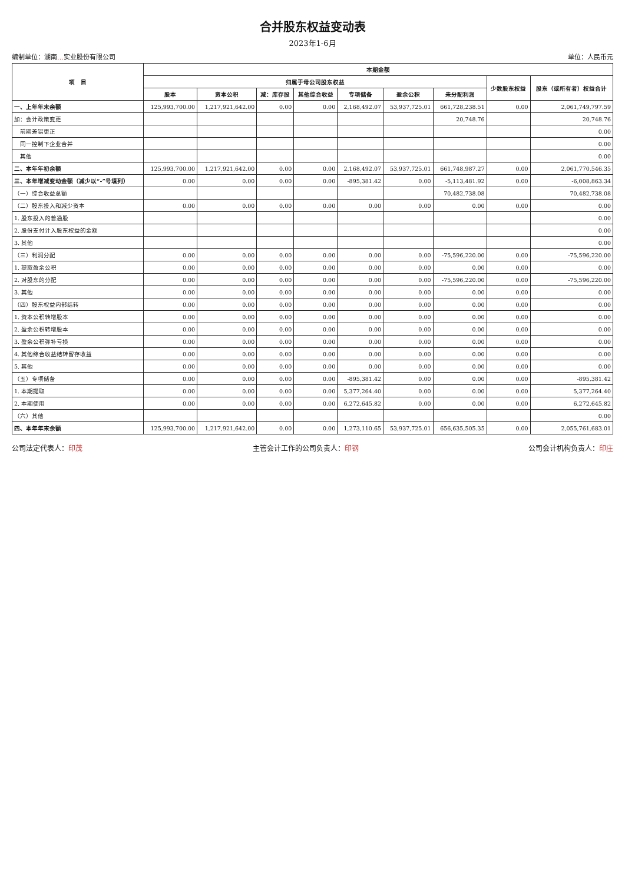合并股东权益变动表
2023年1-6月
编制单位：湖南…实业股份有限公司 单位：人民币元
| 项 目 | 本期金额 | | | | | | | | |
| --- | --- | --- | --- | --- | --- | --- | --- | --- | --- |
| | 归属于母公司股东权益 | | | | | | | 少数股东权益 | 股东（或所有者）权益合计 |
| | 股本 | 资本公积 | 减：库存股 | 其他综合收益 | 专项储备 | 盈余公积 | 未分配利润 | | |
| 一、上年年末余额 | 125,993,700.00 | 1,217,921,642.00 | 0.00 | 0.00 | 2,168,492.07 | 53,937,725.01 | 661,728,238.51 | 0.00 | 2,061,749,797.59 |
| 加：会计政策变更 | | | | | | | 20,748.76 | | 20,748.76 |
| 前期差错更正 | | | | | | | | | 0.00 |
| 同一控制下企业合并 | | | | | | | | | 0.00 |
| 其他 | | | | | | | | | 0.00 |
| 二、本年年初余额 | 125,993,700.00 | 1,217,921,642.00 | 0.00 | 0.00 | 2,168,492.07 | 53,937,725.01 | 661,748,987.27 | 0.00 | 2,061,770,546.35 |
| 三、本年增减变动金额（减少以“-”号填列） | 0.00 | 0.00 | 0.00 | 0.00 | -895,381.42 | 0.00 | -5,113,481.92 | 0.00 | -6,008,863.34 |
| （一）综合收益总额 | | | | | | | 70,482,738.08 | | 70,482,738.08 |
| （二）股东投入和减少资本 | 0.00 | 0.00 | 0.00 | 0.00 | 0.00 | 0.00 | 0.00 | 0.00 | 0.00 |
| 1. 股东投入的普通股 | | | | | | | | | 0.00 |
| 2. 股份支付计入股东权益的金额 | | | | | | | | | 0.00 |
| 3. 其他 | | | | | | | | | 0.00 |
| （三）利润分配 | 0.00 | 0.00 | 0.00 | 0.00 | 0.00 | 0.00 | -75,596,220.00 | 0.00 | -75,596,220.00 |
| 1. 提取盈余公积 | 0.00 | 0.00 | 0.00 | 0.00 | 0.00 | 0.00 | 0.00 | 0.00 | 0.00 |
| 2. 对股东的分配 | 0.00 | 0.00 | 0.00 | 0.00 | 0.00 | 0.00 | -75,596,220.00 | 0.00 | -75,596,220.00 |
| 3. 其他 | 0.00 | 0.00 | 0.00 | 0.00 | 0.00 | 0.00 | 0.00 | 0.00 | 0.00 |
| （四）股东权益内部结转 | 0.00 | 0.00 | 0.00 | 0.00 | 0.00 | 0.00 | 0.00 | 0.00 | 0.00 |
| 1. 资本公积转增股本 | 0.00 | 0.00 | 0.00 | 0.00 | 0.00 | 0.00 | 0.00 | 0.00 | 0.00 |
| 2. 盈余公积转增股本 | 0.00 | 0.00 | 0.00 | 0.00 | 0.00 | 0.00 | 0.00 | 0.00 | 0.00 |
| 3. 盈余公积弥补亏损 | 0.00 | 0.00 | 0.00 | 0.00 | 0.00 | 0.00 | 0.00 | 0.00 | 0.00 |
| 4. 其他综合收益结转留存收益 | 0.00 | 0.00 | 0.00 | 0.00 | 0.00 | 0.00 | 0.00 | 0.00 | 0.00 |
| 5. 其他 | 0.00 | 0.00 | 0.00 | 0.00 | 0.00 | 0.00 | 0.00 | 0.00 | 0.00 |
| （五）专项储备 | 0.00 | 0.00 | 0.00 | 0.00 | -895,381.42 | 0.00 | 0.00 | 0.00 | -895,381.42 |
| 1. 本期提取 | 0.00 | 0.00 | 0.00 | 0.00 | 5,377,264.40 | 0.00 | 0.00 | 0.00 | 5,377,264.40 |
| 2. 本期使用 | 0.00 | 0.00 | 0.00 | 0.00 | 6,272,645.82 | 0.00 | 0.00 | 0.00 | 6,272,645.82 |
| （六）其他 | | | | | | | | | 0.00 |
| 四、本年年末余额 | 125,993,700.00 | 1,217,921,642.00 | 0.00 | 0.00 | 1,273,110.65 | 53,937,725.01 | 656,635,505.35 | 0.00 | 2,055,761,683.01 |
公司法定代表人：印茂 主管会计工作的公司负责人：印钢 公司会计机构负责人：印庄